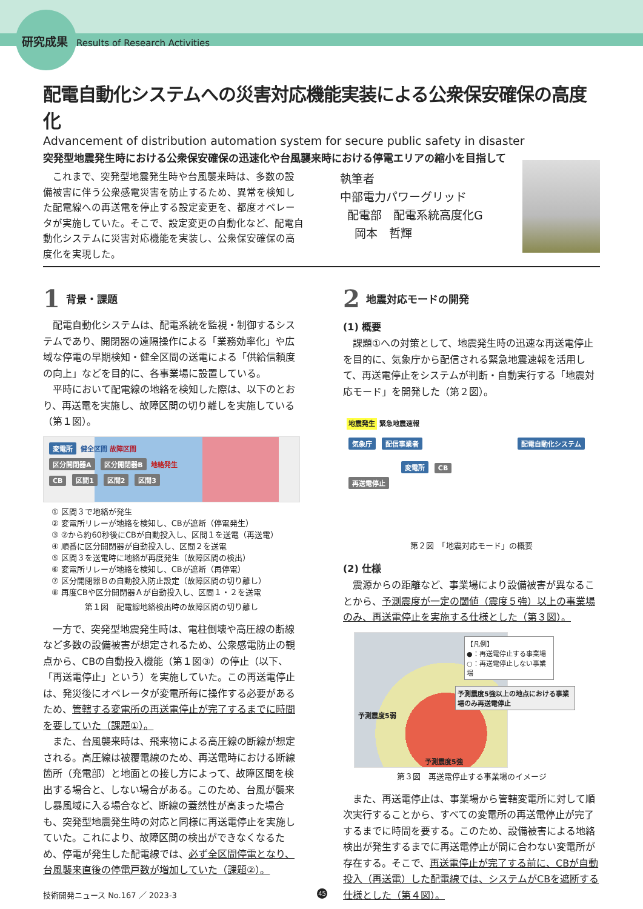研究成果 Results of Research Activities
配電自動化システムへの災害対応機能実装による公衆保安確保の高度化
Advancement of distribution automation system for secure public safety in disaster
突発型地震発生時における公衆保安確保の迅速化や台風襲来時における停電エリアの縮小を目指して
これまで、突発型地震発生時や台風襲来時は、多数の設備被害に伴う公衆感電災害を防止するため、異常を検知した配電線への再送電を停止する設定変更を、都度オペレータが実施していた。そこで、設定変更の自動化など、配電自動化システムに災害対応機能を実装し、公衆保安確保の高度化を実現した。
執筆者
中部電力パワーグリッド
配電部　配電系統高度化G
岡本　哲輝
1 背景・課題
配電自動化システムは、配電系統を監視・制御するシステムであり、開閉器の遠隔操作による「業務効率化」や広域な停電の早期検知・健全区間の送電による「供給信頼度の向上」などを目的に、各事業場に設置している。
平時において配電線の地絡を検知した際は、以下のとおり、再送電を実施し、故障区間の切り離しを実施している（第１図）。
変電所 健全区間 故障区間
区分開閉器A 区分開閉器B 地絡発生
CB 区間1 区間2 区間3
① 区間３で地絡が発生
② 変電所リレーが地絡を検知し、CBが遮断（停電発生）
③ ②から約60秒後にCBが自動投入し、区間１を送電（再送電）
④ 順番に区分開閉器が自動投入し、区間２を送電
⑤ 区間３を送電時に地絡が再度発生（故障区間の検出）
⑥ 変電所リレーが地絡を検知し、CBが遮断（再停電）
⑦ 区分開閉器Ｂの自動投入防止設定（故障区間の切り離し）
⑧ 再度CBや区分開閉器Ａが自動投入し、区間１・２を送電
第１図　配電線地絡検出時の故障区間の切り離し
一方で、突発型地震発生時は、電柱倒壊や高圧線の断線など多数の設備被害が想定されるため、公衆感電防止の観点から、CBの自動投入機能（第１図③）の停止（以下、「再送電停止」という）を実施していた。この再送電停止は、発災後にオペレータが変電所毎に操作する必要があるため、管轄する変電所の再送電停止が完了するまでに時間を要していた（課題①）。
また、台風襲来時は、飛来物による高圧線の断線が想定される。高圧線は被覆電線のため、再送電時における断線箇所（充電部）と地面との接し方によって、故障区間を検出する場合と、しない場合がある。このため、台風が襲来し暴風域に入る場合など、断線の蓋然性が高まった場合も、突発型地震発生時の対応と同様に再送電停止を実施していた。これにより、故障区間の検出ができなくなるため、停電が発生した配電線では、必ず全区間停電となり、台風襲来直後の停電戸数が増加していた（課題②）。
2 地震対応モードの開発
(1) 概要
課題①への対策として、地震発生時の迅速な再送電停止を目的に、気象庁から配信される緊急地震速報を活用して、再送電停止をシステムが判断・自動実行する「地震対応モード」を開発した（第２図）。
地震発生 緊急地震速報
気象庁 配信事業者 配電自動化システム
変電所 CB
再送電停止
第２図　「地震対応モード」の概要
(2) 仕様
震源からの距離など、事業場により設備被害が異なることから、予測震度が一定の閾値（震度５強）以上の事業場のみ、再送電停止を実施する仕様とした（第３図）。
【凡例】
●：再送電停止する事業場
○：再送電停止しない事業場
予測震度5強以上の地点における事業場のみ再送電停止
予測震度5弱
予測震度5強
第３図　再送電停止する事業場のイメージ
また、再送電停止は、事業場から管轄変電所に対して順次実行することから、すべての変電所の再送電停止が完了するまでに時間を要する。このため、設備被害による地絡検出が発生するまでに再送電停止が間に合わない変電所が存在する。そこで、再送電停止が完了する前に、CBが自動投入（再送電）した配電線では、システムがCBを遮断する仕様とした（第４図）。
技術開発ニュース No.167 ／ 2023-3 45